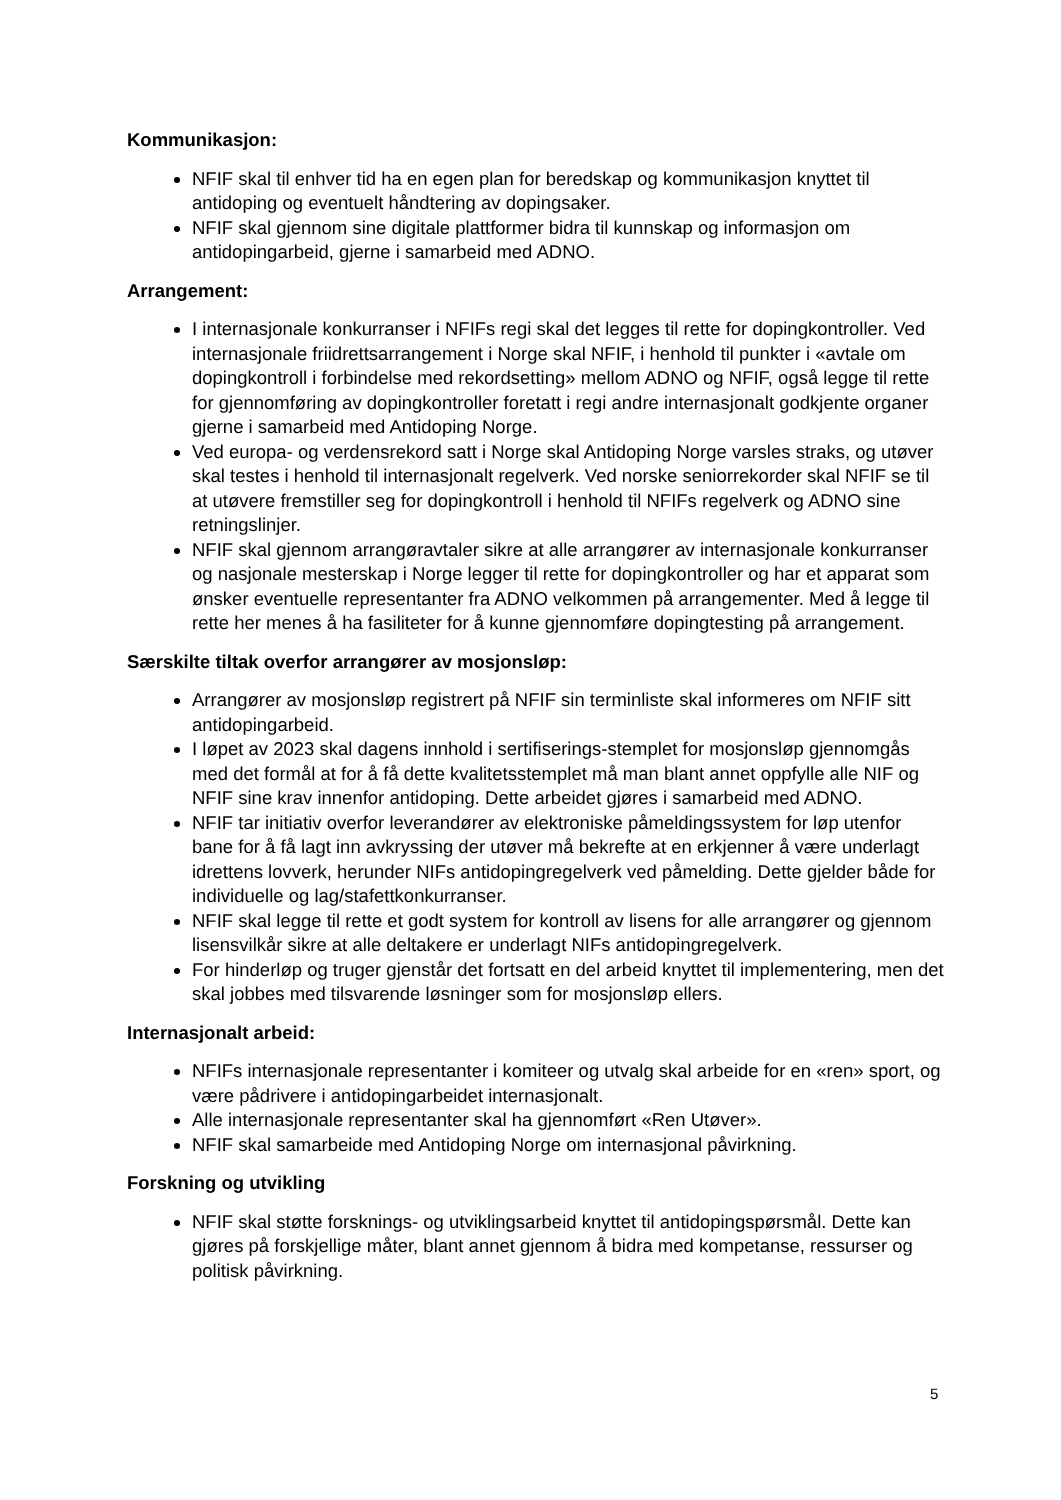Kommunikasjon:
NFIF skal til enhver tid ha en egen plan for beredskap og kommunikasjon knyttet til antidoping og eventuelt håndtering av dopingsaker.
NFIF skal gjennom sine digitale plattformer bidra til kunnskap og informasjon om antidopingarbeid, gjerne i samarbeid med ADNO.
Arrangement:
I internasjonale konkurranser i NFIFs regi skal det legges til rette for dopingkontroller. Ved internasjonale friidrettsarrangement i Norge skal NFIF, i henhold til punkter i «avtale om dopingkontroll i forbindelse med rekordsetting» mellom ADNO og NFIF, også legge til rette for gjennomføring av dopingkontroller foretatt i regi andre internasjonalt godkjente organer gjerne i samarbeid med Antidoping Norge.
Ved europa- og verdensrekord satt i Norge skal Antidoping Norge varsles straks, og utøver skal testes i henhold til internasjonalt regelverk. Ved norske seniorrekorder skal NFIF se til at utøvere fremstiller seg for dopingkontroll i henhold til NFIFs regelverk og ADNO sine retningslinjer.
NFIF skal gjennom arrangøravtaler sikre at alle arrangører av internasjonale konkurranser og nasjonale mesterskap i Norge legger til rette for dopingkontroller og har et apparat som ønsker eventuelle representanter fra ADNO velkommen på arrangementer. Med å legge til rette her menes å ha fasiliteter for å kunne gjennomføre dopingtesting på arrangement.
Særskilte tiltak overfor arrangører av mosjonsløp:
Arrangører av mosjonsløp registrert på NFIF sin terminliste skal informeres om NFIF sitt antidopingarbeid.
I løpet av 2023 skal dagens innhold i sertifiserings-stemplet for mosjonsløp gjennomgås med det formål at for å få dette kvalitetsstemplet må man blant annet oppfylle alle NIF og NFIF sine krav innenfor antidoping. Dette arbeidet gjøres i samarbeid med ADNO.
NFIF tar initiativ overfor leverandører av elektroniske påmeldingssystem for løp utenfor bane for å få lagt inn avkryssing der utøver må bekrefte at en erkjenner å være underlagt idrettens lovverk, herunder NIFs antidopingregelverk ved påmelding. Dette gjelder både for individuelle og lag/stafettkonkurranser.
NFIF skal legge til rette et godt system for kontroll av lisens for alle arrangører og gjennom lisensvilkår sikre at alle deltakere er underlagt NIFs antidopingregelverk.
For hinderløp og truger gjenstår det fortsatt en del arbeid knyttet til implementering, men det skal jobbes med tilsvarende løsninger som for mosjonsløp ellers.
Internasjonalt arbeid:
NFIFs internasjonale representanter i komiteer og utvalg skal arbeide for en «ren» sport, og være pådrivere i antidopingarbeidet internasjonalt.
Alle internasjonale representanter skal ha gjennomført «Ren Utøver».
NFIF skal samarbeide med Antidoping Norge om internasjonal påvirkning.
Forskning og utvikling
NFIF skal støtte forsknings- og utviklingsarbeid knyttet til antidopingspørsmål. Dette kan gjøres på forskjellige måter, blant annet gjennom å bidra med kompetanse, ressurser og politisk påvirkning.
5